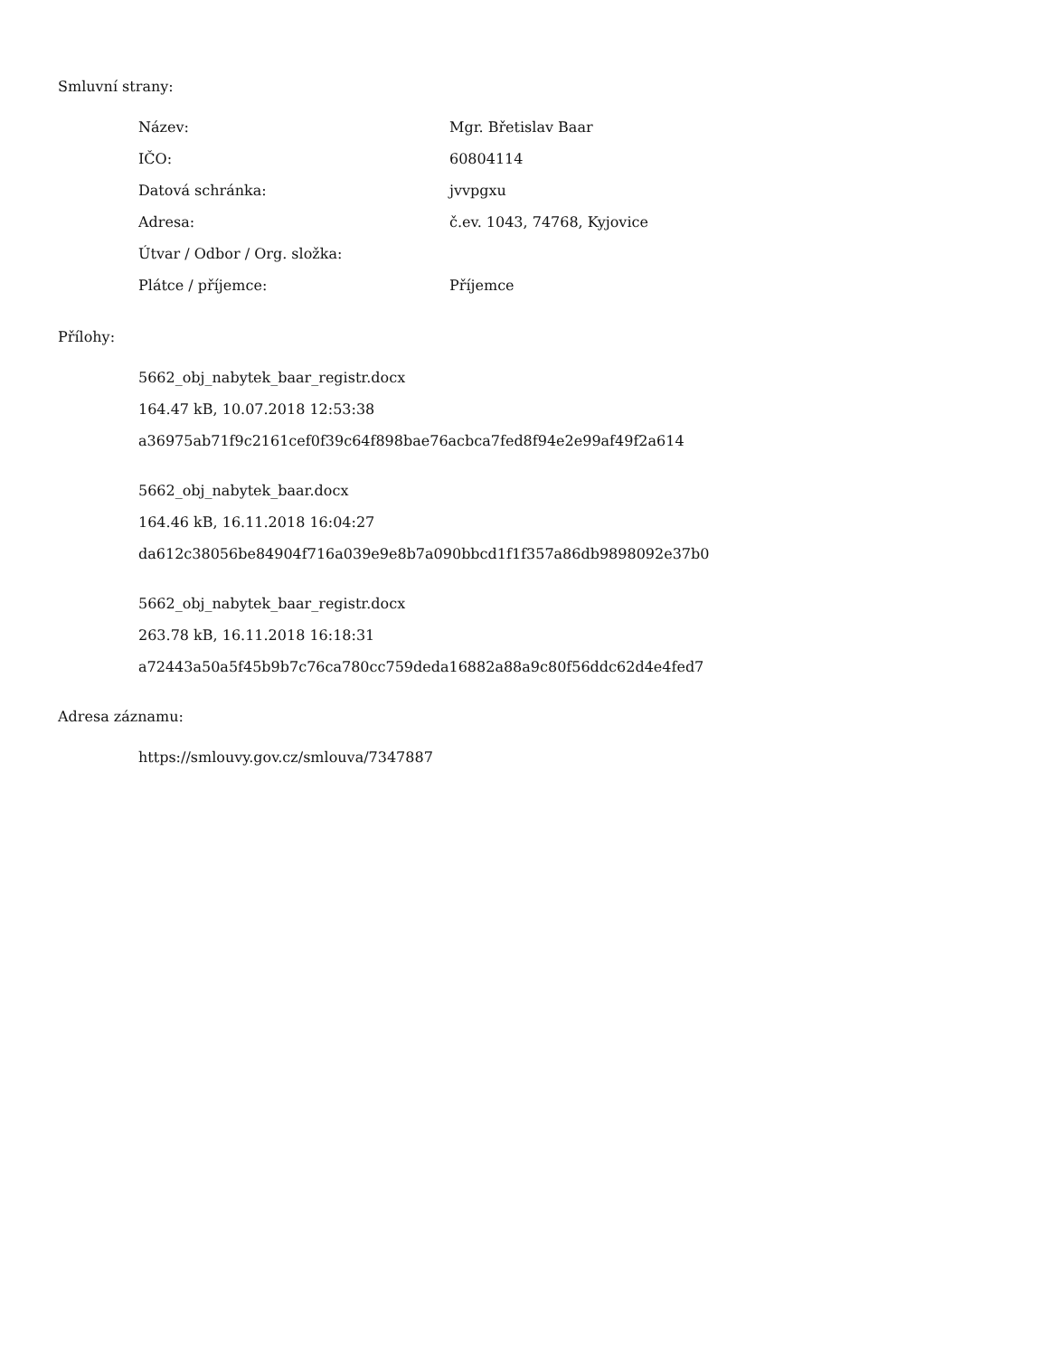Smluvní strany:
| Název: | Mgr. Břetislav Baar |
| IČO: | 60804114 |
| Datová schránka: | jvvpgxu |
| Adresa: | č.ev. 1043, 74768, Kyjovice |
| Útvar / Odbor / Org. složka: | |
| Plátce / příjemce: | Příjemce |
Přílohy:
5662_obj_nabytek_baar_registr.docx
164.47 kB, 10.07.2018 12:53:38
a36975ab71f9c2161cef0f39c64f898bae76acbca7fed8f94e2e99af49f2a614
5662_obj_nabytek_baar.docx
164.46 kB, 16.11.2018 16:04:27
da612c38056be84904f716a039e9e8b7a090bbcd1f1f357a86db9898092e37b0
5662_obj_nabytek_baar_registr.docx
263.78 kB, 16.11.2018 16:18:31
a72443a50a5f45b9b7c76ca780cc759deda16882a88a9c80f56ddc62d4e4fed7
Adresa záznamu:
https://smlouvy.gov.cz/smlouva/7347887